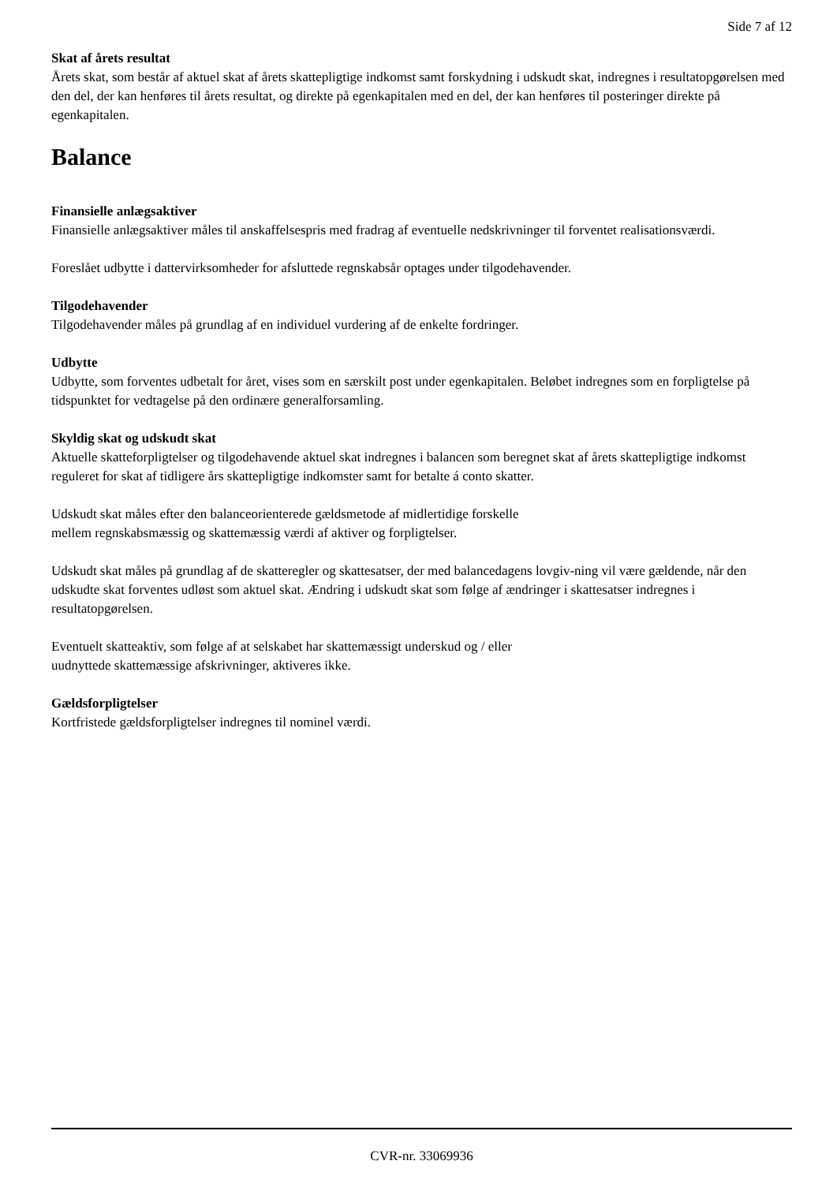Side 7 af 12
Skat af årets resultat
Årets skat, som består af aktuel skat af årets skattepligtige indkomst samt forskydning i udskudt skat, indregnes i resultatopgørelsen med den del, der kan henføres til årets resultat, og direkte på egenkapitalen med en del, der kan henføres til posteringer direkte på egenkapitalen.
Balance
Finansielle anlægsaktiver
Finansielle anlægsaktiver måles til anskaffelsespris med fradrag af eventuelle nedskrivninger til forventet realisationsværdi.
Foreslået udbytte i dattervirksomheder for afsluttede regnskabsår optages under tilgodehavender.
Tilgodehavender
Tilgodehavender måles på grundlag af en individuel vurdering af de enkelte fordringer.
Udbytte
Udbytte, som forventes udbetalt for året, vises som en særskilt post under egenkapitalen. Beløbet indregnes som en forpligtelse på tidspunktet for vedtagelse på den ordinære generalforsamling.
Skyldig skat og udskudt skat
Aktuelle skatteforpligtelser og tilgodehavende aktuel skat indregnes i balancen som beregnet skat af årets skattepligtige indkomst reguleret for skat af tidligere års skattepligtige indkomster samt for betalte á conto skatter.
Udskudt skat måles efter den balanceorienterede gældsmetode af midlertidige forskelle
mellem regnskabsmæssig og skattemæssig værdi af aktiver og forpligtelser.
Udskudt skat måles på grundlag af de skatteregler og skattesatser, der med balancedagens lovgiv-ning vil være gældende, når den udskudte skat forventes udløst som aktuel skat. Ændring i udskudt skat som følge af ændringer i skattesatser indregnes i resultatopgørelsen.
Eventuelt skatteaktiv, som følge af at selskabet har skattemæssigt underskud og / eller
uudnyttede skattemæssige afskrivninger, aktiveres ikke.
Gældsforpligtelser
Kortfristede gældsforpligtelser indregnes til nominel værdi.
CVR-nr. 33069936